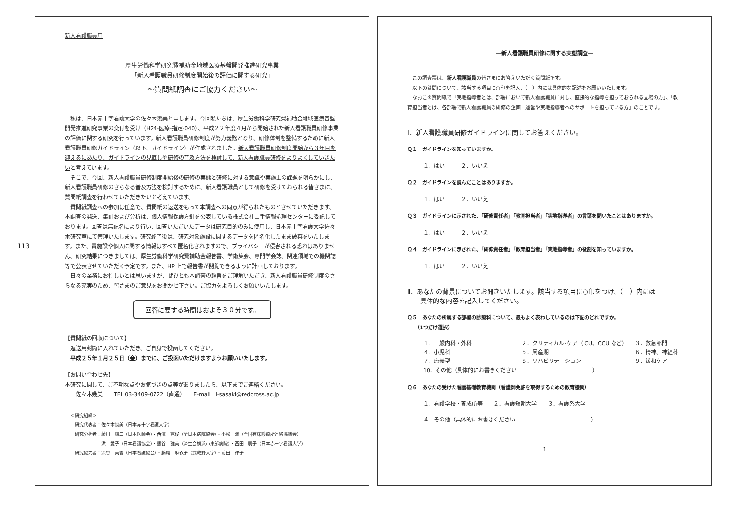113
新人看護職員用
厚生労働科学研究費補助金地域医療基盤開発推進研究事業
「新人看護職員研修制度開始後の評価に関する研究」
～質問紙調査にご協力ください～
　私は、日本赤十字看護大学の佐々木幾美と申します。今回私たちは、厚生労働科学研究費補助金地域医療基盤開発推進研究事業の交付を受け（H24-医療-指定-040）、平成２２年度４月から開始された新人看護職員研修事業の評価に関する研究を行っています。新人看護職員研修制度が努力義務となり、研修体制を整備するために新人看護職員研修ガイドライン（以下、ガイドライン）が作成されました。新人看護職員研修制度開始から３年目を迎えるにあたり、ガイドラインの見直しや研修の普及方法を検討して、新人看護職員研修をよりよくしていきたいと考えています。
　そこで、今回、新人看護職員研修制度開始後の研修の実態と研修に対する意識や実施上の課題を明らかにし、新人看護職員研修のさらなる普及方法を検討するために、新人看護職員として研修を受けておられる皆さまに、質問紙調査を行わせていただきたいと考えています。
　質問紙調査への参加は任意で、質問紙の返送をもって本調査への同意が得られたものとさせていただきます。本調査の発送、集計および分析は、個人情報保護方針を公表している株式会社山手情報処理センターに委託しております。回答は無記名により行い、回答いただいたデータは研究目的のみに使用し、日本赤十字看護大学佐々木研究室にて管理いたします。研究終了後は、研究対象施設に関するデータを匿名化したまま破棄をいたします。また、貴施設や個人に関する情報はすべて匿名化されますので、プライバシーが侵害される恐れはありません。研究結果につきましては、厚生労働科学研究費補助金報告書、学術集会、専門学会誌、関連領域での機関誌等で公表させていただく予定です。また、HP 上で報告書が閲覧できるように計画しております。
　日々の業務にお忙しいとは思いますが、ぜひとも本調査の趣旨をご理解いただき、新人看護職員研修制度のさらなる充実のため、皆さまのご意見をお聞かせ下さい。ご協力をよろしくお願いいたします。
回答に要する時間はおよそ３０分です。
【質問紙の回収について】
　返送用封筒に入れていただき、ご自身で投函してください。
　平成２５年１月２５日（金）までに、ご投函いただけますようお願いいたします。
【お問い合わせ先】
本研究に関して、ご不明な点やお気づきの点等がありましたら、以下までご連絡ください。
　　佐々木幾美　　TEL 03-3409-0722（直通）　　E-mail　i-sasaki@redcross.ac.jp
＜研究組織＞
　研究代表者：佐々木幾美（日本赤十字看護大学）
　研究分担者：藤川　謙二（日本医師会）・西澤　寛俊（全日本病院協会）・小松　満（全国有床診療所連絡協議会）
　　　　　　　洪　愛子（日本看護協会）・熊谷　雅美（済生会横浜市東部病院）・西田　朋子（日本赤十字看護大学）
　研究協力者：渋谷　美香（日本看護協会）・藤尾　麻衣子（武蔵野大学）・前田　律子
―新人看護職員研修に関する実態調査―
　この調査票は、新人看護職員の皆さまにお答えいただく質問紙です。
　以下の質問について、該当する項目に○印を記入、（　）内には具体的な記述をお願いいたします。
　なおこの質問紙で「実地指導者とは、部署において新人看護職員に対し、直接的な指導を担っておられる立場の方」、「教育担当者とは、各部署で新人看護職員の研修の企画・運営や実地指導者へのサポートを担っている方」のことです。
Ⅰ．新人看護職員研修ガイドラインに関してお答えください。
Ｑ１　ガイドラインを知っていますか。
１．はい　　　２．いいえ
Ｑ２　ガイドラインを読んだことはありますか。
１．はい　　　２．いいえ
Ｑ３　ガイドラインに示された、「研修責任者」「教育担当者」「実地指導者」の言葉を聞いたことはありますか。
１．はい　　　２．いいえ
Ｑ４　ガイドラインに示された、「研修責任者」「教育担当者」「実地指導者」の役割を知っていますか。
１．はい　　　２．いいえ
Ⅱ．あなたの背景についてお聞きいたします。該当する項目に○印をつけ、（　）内には
　　具体的な内容を記入してください。
Ｑ５　あなたの所属する部署の診療科について、最もよく表わしているのは下記のどれですか。
　　（1つだけ選択）
１．一般内科・外科 ２．クリティカル･ケア（ICU、CCU など） ３．救急部門 ４．小児科 ５．周産期 ６．精神、神経科 ７．療養型 ８．リハビリテーション ９．緩和ケア
10．その他（具体的にお書きください　　　　　　　　　　　　　　）
Ｑ６　あなたの受けた看護基礎教育機関（看護師免許を取得するための教育機関）
１．看護学校・養成所等　　２．看護短期大学　　３．看護系大学
４．その他（具体的にお書きください　　　　　　　　　　　　　　）
1